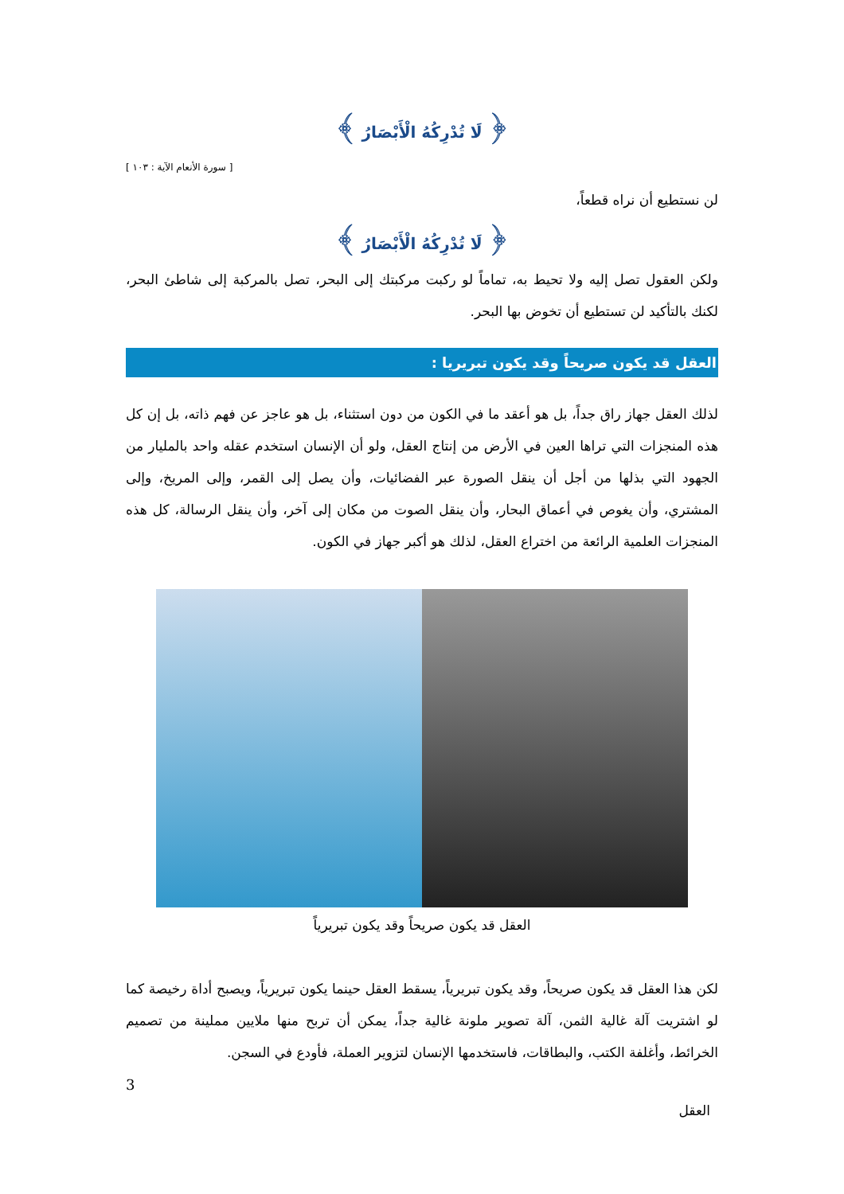﴿ لَا تُدْرِكُهُ الْأَبْصَارُ ﴾
[ سورة الأنعام الآية : ١٠٣ ]
لن نستطيع أن نراه قطعاً،
﴿ لَا تُدْرِكُهُ الْأَبْصَارُ ﴾
ولكن العقول تصل إليه ولا تحيط به، تماماً لو ركبت مركبتك إلى البحر، تصل بالمركبة إلى شاطئ البحر، لكنك بالتأكيد لن تستطيع أن تخوض بها البحر.
العقل قد يكون صريحاً وقد يكون تبريريا :
لذلك العقل جهاز راق جداً، بل هو أعقد ما في الكون من دون استثناء، بل هو عاجز عن فهم ذاته، بل إن كل هذه المنجزات التي تراها العين في الأرض من إنتاج العقل، ولو أن الإنسان استخدم عقله واحد بالمليار من الجهود التي بذلها من أجل أن ينقل الصورة عبر الفضائيات، وأن يصل إلى القمر، وإلى المريخ، وإلى المشتري، وأن يغوص في أعماق البحار، وأن ينقل الصوت من مكان إلى آخر، وأن ينقل الرسالة، كل هذه المنجزات العلمية الرائعة من اختراع العقل، لذلك هو أكبر جهاز في الكون.
العقل قد يكون صريحاً وقد يكون تبريرياً
لكن هذا العقل قد يكون صريحاً، وقد يكون تبريرياً، يسقط العقل حينما يكون تبريرياً، ويصبح أداة رخيصة كما لو اشتريت آلة غالية الثمن، آلة تصوير ملونة غالية جداً، يمكن أن تربح منها ملايين مملينة من تصميم الخرائط، وأغلفة الكتب، والبطاقات، فاستخدمها الإنسان لتزوير العملة، فأودع في السجن.
3
العقل